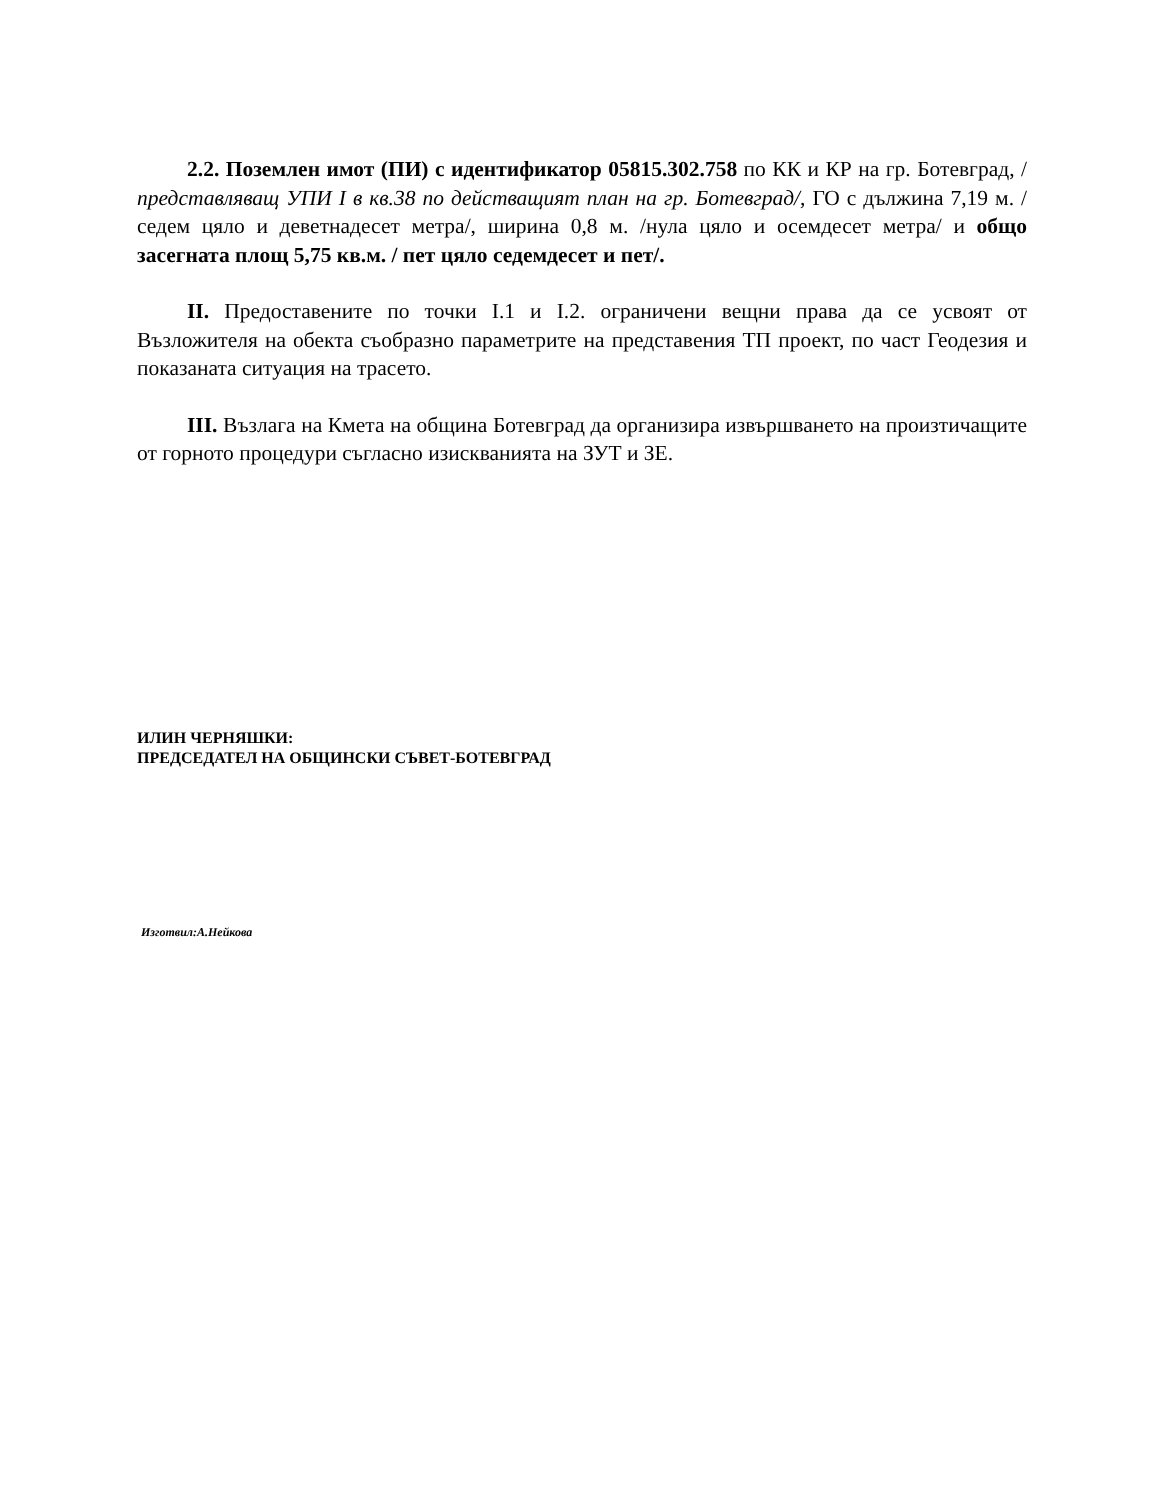2.2. Поземлен имот (ПИ) с идентификатор 05815.302.758 по КК и КР на гр. Ботевград, /представляващ УПИ I в кв.38 по действащият план на гр. Ботевград/, ГО с дължина 7,19 м. /седем цяло и деветнадесет метра/, ширина 0,8 м. /нула цяло и осемдесет метра/ и общо засегната площ 5,75 кв.м. / пет цяло седемдесет и пет/.
II. Предоставените по точки I.1 и I.2. ограничени вещни права да се усвоят от Възложителя на обекта съобразно параметрите на представения ТП проект, по част Геодезия и показаната ситуация на трасето.
III. Възлага на Кмета на община Ботевград да организира извършването на произтичащите от горното процедури съгласно изискванията на ЗУТ и ЗЕ.
ИЛИН ЧЕРНЯШКИ:
ПРЕДСЕДАТЕЛ НА ОБЩИНСКИ СЪВЕТ-БОТЕВГРАД
Изготвил:А.Нейкова